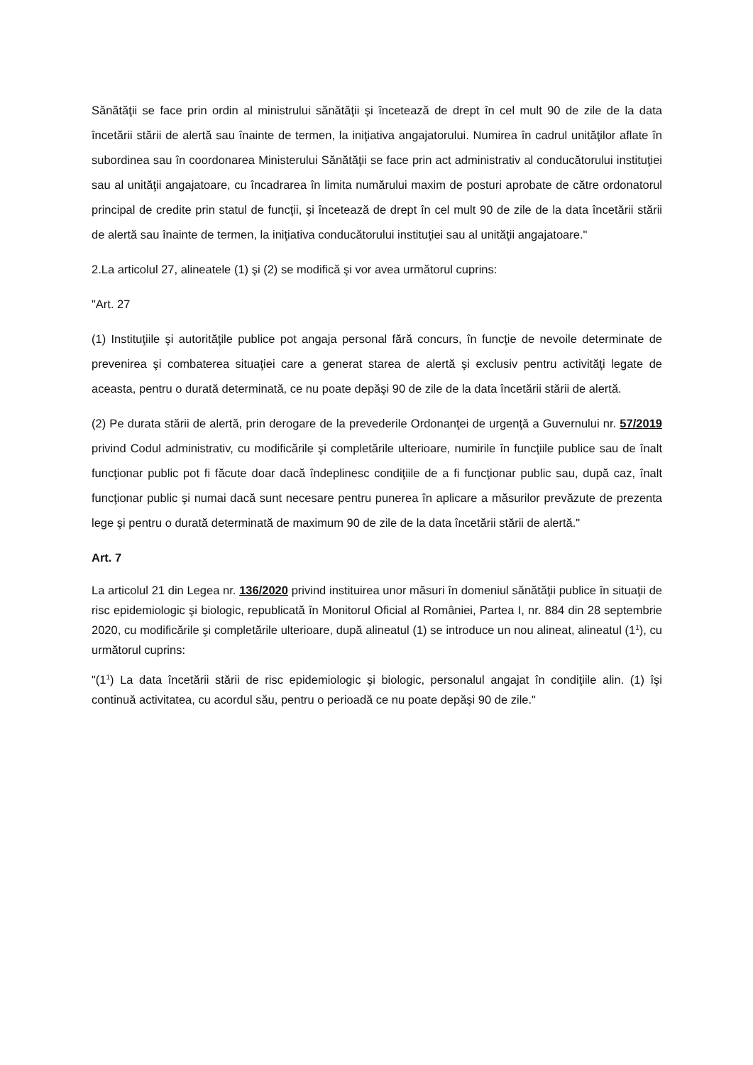Sănătăţii se face prin ordin al ministrului sănătăţii şi încetează de drept în cel mult 90 de zile de la data încetării stării de alertă sau înainte de termen, la iniţiativa angajatorului. Numirea în cadrul unităţilor aflate în subordinea sau în coordonarea Ministerului Sănătăţii se face prin act administrativ al conducătorului instituţiei sau al unităţii angajatoare, cu încadrarea în limita numărului maxim de posturi aprobate de către ordonatorul principal de credite prin statul de funcţii, şi încetează de drept în cel mult 90 de zile de la data încetării stării de alertă sau înainte de termen, la iniţiativa conducătorului instituţiei sau al unităţii angajatoare."
2.La articolul 27, alineatele (1) şi (2) se modifică şi vor avea următorul cuprins:
"Art. 27
(1) Instituţiile şi autorităţile publice pot angaja personal fără concurs, în funcţie de nevoile determinate de prevenirea şi combaterea situaţiei care a generat starea de alertă şi exclusiv pentru activităţi legate de aceasta, pentru o durată determinată, ce nu poate depăşi 90 de zile de la data încetării stării de alertă.
(2) Pe durata stării de alertă, prin derogare de la prevederile Ordonanţei de urgenţă a Guvernului nr. 57/2019 privind Codul administrativ, cu modificările şi completările ulterioare, numirile în funcţiile publice sau de înalt funcţionar public pot fi făcute doar dacă îndeplinesc condiţiile de a fi funcţionar public sau, după caz, înalt funcţionar public şi numai dacă sunt necesare pentru punerea în aplicare a măsurilor prevăzute de prezenta lege şi pentru o durată determinată de maximum 90 de zile de la data încetării stării de alertă."
Art. 7
La articolul 21 din Legea nr. 136/2020 privind instituirea unor măsuri în domeniul sănătăţii publice în situaţii de risc epidemiologic şi biologic, republicată în Monitorul Oficial al României, Partea I, nr. 884 din 28 septembrie 2020, cu modificările şi completările ulterioare, după alineatul (1) se introduce un nou alineat, alineatul (1<sup>1</sup>), cu următorul cuprins:
"(1<sup>1</sup>) La data încetării stării de risc epidemiologic şi biologic, personalul angajat în condiţiile alin. (1) îşi continuă activitatea, cu acordul său, pentru o perioadă ce nu poate depăşi 90 de zile."